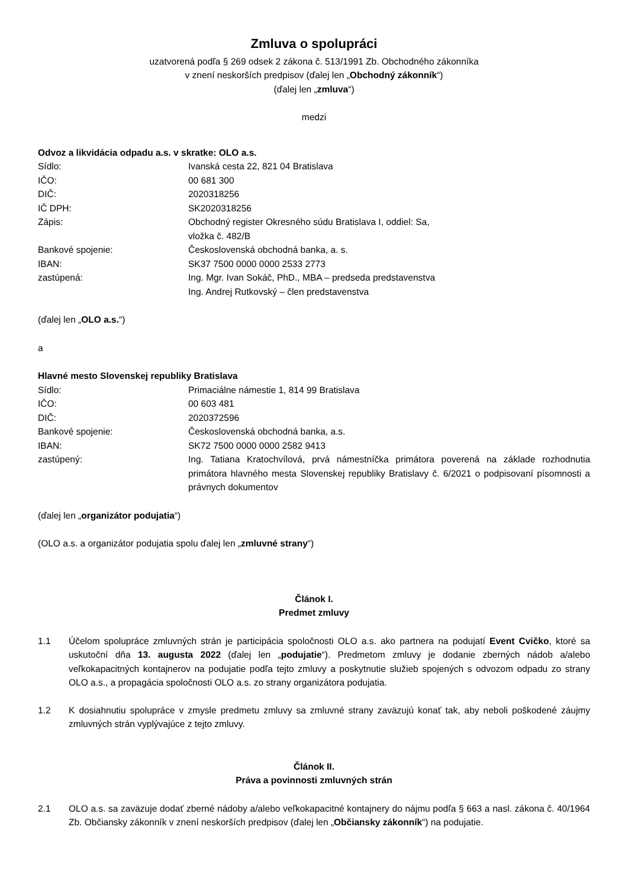Zmluva o spolupráci
uzatvorená podľa § 269 odsek 2 zákona č. 513/1991 Zb. Obchodného zákonníka
v znení neskorších predpisov (ďalej len „Obchodný zákonník“)
(ďalej len „zmluva“)
medzi
Odvoz a likvidácia odpadu a.s. v skratke: OLO a.s.
Sídlo: Ivanská cesta 22, 821 04 Bratislava
IČO: 00 681 300
DIČ: 2020318256
IČ DPH: SK2020318256
Zápis: Obchodný register Okresného súdu Bratislava I, oddiel: Sa,
vložka č. 482/B
Bankové spojenie: Československá obchodná banka, a. s.
IBAN: SK37 7500 0000 0000 2533 2773
zastúpená: Ing. Mgr. Ivan Sokáč, PhD., MBA – predseda predstavenstva
Ing. Andrej Rutkovský – člen predstavenstva
(ďalej len „OLO a.s.“)
a
Hlavné mesto Slovenskej republiky Bratislava
Sídlo: Primaciálne námestie 1, 814 99 Bratislava
IČO: 00 603 481
DIČ: 2020372596
Bankové spojenie: Československá obchodná banka, a.s.
IBAN: SK72 7500 0000 0000 2582 9413
zastúpený: Ing. Tatiana Kratochvílová, prvá námestníčka primátora poverená na základe rozhodnutia primátora hlavného mesta Slovenskej republiky Bratislavy č. 6/2021 o podpisovaní písomnosti a právnych dokumentov
(ďalej len „organizátor podujatia“)
(OLO a.s. a organizátor podujatia spolu ďalej len „zmluvné strany“)
Článok I.
Predmet zmluvy
1.1 Účelom spolupráce zmluvných strán je participácia spoločnosti OLO a.s. ako partnera na podujatí Event Cvičko, ktoré sa uskutoční dňa 13. augusta 2022 (ďalej len „podujatie“). Predmetom zmluvy je dodanie zberných nádob a/alebo veľkokapacitných kontajnerov na podujatie podľa tejto zmluvy a poskytnutie služieb spojených s odvozom odpadu zo strany OLO a.s., a propagácia spoločnosti OLO a.s. zo strany organizátora podujatia.
1.2 K dosiahnutiu spolupráce v zmysle predmetu zmluvy sa zmluvné strany zaväzujú konať tak, aby neboli poškodené záujmy zmluvných strán vyplývajúce z tejto zmluvy.
Článok II.
Práva a povinnosti zmluvných strán
2.1 OLO a.s. sa zaväzuje dodať zberné nádoby a/alebo veľkokapacitné kontajnery do nájmu podľa § 663 a nasl. zákona č. 40/1964 Zb. Občiansky zákonník v znení neskorších predpisov (ďalej len „Občiansky zákonník“) na podujatie.